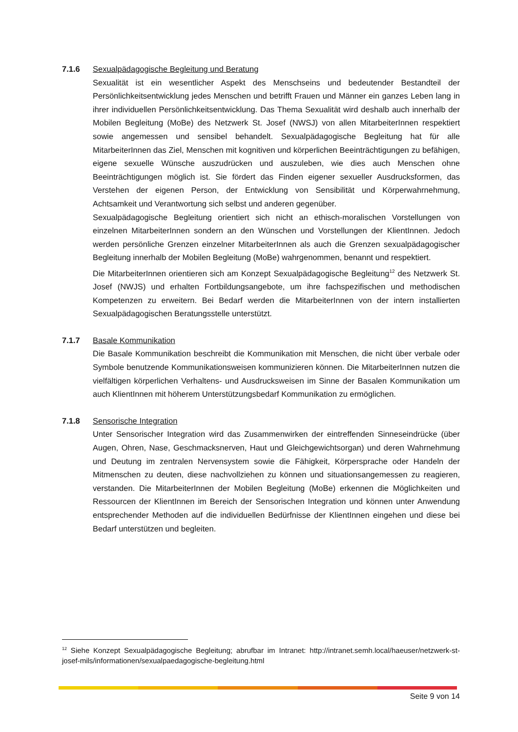7.1.6 Sexualpädagogische Begleitung und Beratung
Sexualität ist ein wesentlicher Aspekt des Menschseins und bedeutender Bestandteil der Persönlichkeitsentwicklung jedes Menschen und betrifft Frauen und Männer ein ganzes Leben lang in ihrer individuellen Persönlichkeitsentwicklung. Das Thema Sexualität wird deshalb auch innerhalb der Mobilen Begleitung (MoBe) des Netzwerk St. Josef (NWSJ) von allen MitarbeiterInnen respektiert sowie angemessen und sensibel behandelt. Sexualpädagogische Begleitung hat für alle MitarbeiterInnen das Ziel, Menschen mit kognitiven und körperlichen Beeinträchtigungen zu befähigen, eigene sexuelle Wünsche auszudrücken und auszuleben, wie dies auch Menschen ohne Beeinträchtigungen möglich ist. Sie fördert das Finden eigener sexueller Ausdrucksformen, das Verstehen der eigenen Person, der Entwicklung von Sensibilität und Körperwahrnehmung, Achtsamkeit und Verantwortung sich selbst und anderen gegenüber.
Sexualpädagogische Begleitung orientiert sich nicht an ethisch-moralischen Vorstellungen von einzelnen MitarbeiterInnen sondern an den Wünschen und Vorstellungen der KlientInnen. Jedoch werden persönliche Grenzen einzelner MitarbeiterInnen als auch die Grenzen sexualpädagogischer Begleitung innerhalb der Mobilen Begleitung (MoBe) wahrgenommen, benannt und respektiert.
Die MitarbeiterInnen orientieren sich am Konzept Sexualpädagogische Begleitung<sup>12</sup> des Netzwerk St. Josef (NWJS) und erhalten Fortbildungsangebote, um ihre fachspezifischen und methodischen Kompetenzen zu erweitern. Bei Bedarf werden die MitarbeiterInnen von der intern installierten Sexualpädagogischen Beratungsstelle unterstützt.
7.1.7 Basale Kommunikation
Die Basale Kommunikation beschreibt die Kommunikation mit Menschen, die nicht über verbale oder Symbole benutzende Kommunikationsweisen kommunizieren können. Die MitarbeiterInnen nutzen die vielfältigen körperlichen Verhaltens- und Ausdrucksweisen im Sinne der Basalen Kommunikation um auch KlientInnen mit höherem Unterstützungsbedarf Kommunikation zu ermöglichen.
7.1.8 Sensorische Integration
Unter Sensorischer Integration wird das Zusammenwirken der eintreffenden Sinneseindrücke (über Augen, Ohren, Nase, Geschmacksnerven, Haut und Gleichgewichtsorgan) und deren Wahrnehmung und Deutung im zentralen Nervensystem sowie die Fähigkeit, Körpersprache oder Handeln der Mitmenschen zu deuten, diese nachvollziehen zu können und situationsangemessen zu reagieren, verstanden. Die MitarbeiterInnen der Mobilen Begleitung (MoBe) erkennen die Möglichkeiten und Ressourcen der KlientInnen im Bereich der Sensorischen Integration und können unter Anwendung entsprechender Methoden auf die individuellen Bedürfnisse der KlientInnen eingehen und diese bei Bedarf unterstützen und begleiten.
<sup>12</sup> Siehe Konzept Sexualpädagogische Begleitung; abrufbar im Intranet: http://intranet.semh.local/haeuser/netzwerk-st-josef-mils/informationen/sexualpaedagogische-begleitung.html
Seite 9 von 14